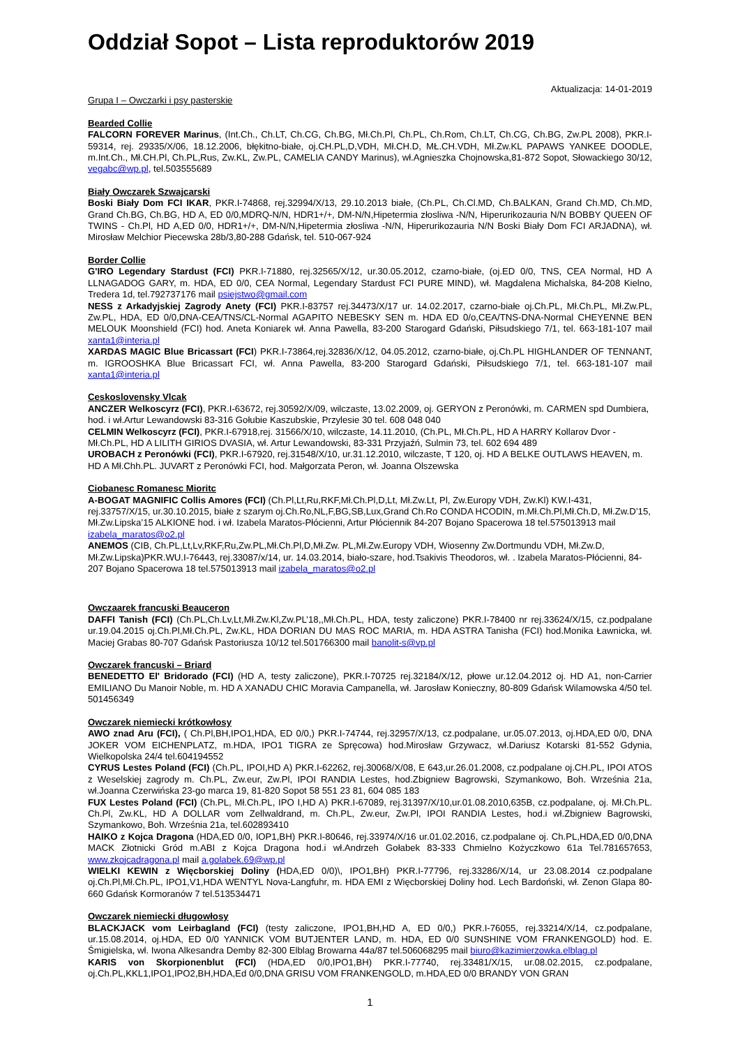Oddział Sopot – Lista reproduktorów 2019
Aktualizacja: 14-01-2019
Grupa I – Owczarki i psy pasterskie
Bearded Collie
FALCORN FOREVER Marinus, (Int.Ch., Ch.LT, Ch.CG, Ch.BG, Mł.Ch.Pl, Ch.PL, Ch.Rom, Ch.LT, Ch.CG, Ch.BG, Zw.PL 2008), PKR.I-59314, rej. 29335/X/06, 18.12.2006, błękitno-białe, oj.CH.PL,D,VDH, Mł.CH.D, MŁ.CH.VDH, Mł.Zw.KL PAPAWS YANKEE DOODLE, m.Int.Ch., Mł.CH.Pl, Ch.PL,Rus, Zw.KL, Zw.PL, CAMELIA CANDY Marinus), wł.Agnieszka Chojnowska,81-872 Sopot, Słowackiego 30/12, vegabc@wp.pl, tel.503555689
Biały Owczarek Szwajcarski
Boski Biały Dom FCI IKAR, PKR.I-74868, rej.32994/X/13, 29.10.2013 białe, (Ch.PL, Ch.Cl.MD, Ch.BALKAN, Grand Ch.MD, Ch.MD, Grand Ch.BG, Ch.BG, HD A, ED 0/0,MDRQ-N/N, HDR1+/+, DM-N/N,Hipetermia złosliwa -N/N, Hiperurikozauria N/N BOBBY QUEEN OF TWINS - Ch.Pl, HD A,ED 0/0, HDR1+/+, DM-N/N,Hipetermia złosliwa -N/N, Hiperurikozauria N/N Boski Biały Dom FCI ARJADNA), wł. Mirosław Melchior Piecewska 28b/3,80-288 Gdańsk, tel. 510-067-924
Border Collie
G'IRO Legendary Stardust (FCI) PKR.I-71880, rej.32565/X/12, ur.30.05.2012, czarno-białe, (oj.ED 0/0, TNS, CEA Normal, HD A LLNAGADOG GARY, m. HDA, ED 0/0, CEA Normal, Legendary Stardust FCI PURE MIND), wł. Magdalena Michalska, 84-208 Kielno, Tredera 1d, tel.792737176 mail psiejstwo@gmail.com
NESS z Arkadyjskiej Zagrody Anety (FCI) PKR.I-83757 rej.34473/X/17 ur. 14.02.2017, czarno-białe oj.Ch.PL, Mł.Ch.PL, Mł.Zw.PL, Zw.PL, HDA, ED 0/0,DNA-CEA/TNS/CL-Normal AGAPITO NEBESKY SEN m. HDA ED 0/o,CEA/TNS-DNA-Normal CHEYENNE BEN MELOUK Moonshield (FCI) hod. Aneta Koniarek wł. Anna Pawella, 83-200 Starogard Gdański, Piłsudskiego 7/1, tel. 663-181-107 mail xanta1@interia.pl
XARDAS MAGIC Blue Bricassart (FCI) PKR.I-73864,rej.32836/X/12, 04.05.2012, czarno-białe, oj.Ch.PL HIGHLANDER OF TENNANT, m. IGROOSHKA Blue Bricassart FCI, wł. Anna Pawella, 83-200 Starogard Gdański, Piłsudskiego 7/1, tel. 663-181-107 mail xanta1@interia.pl
Ceskoslovensky Vlcak
ANCZER Welkoscyrz (FCI), PKR.I-63672, rej.30592/X/09, wilczaste, 13.02.2009, oj. GERYON z Peronówki, m. CARMEN spd Dumbiera, hod. i wł.Artur Lewandowski 83-316 Gołubie Kaszubskie, Przylesie 30 tel. 608 048 040
CELMIN Welkoscyrz (FCI), PKR.I-67918,rej. 31566/X/10, wilczaste, 14.11.2010, (Ch.PL, Mł.Ch.PL, HD A HARRY Kollarov Dvor - Mł.Ch.PL, HD A LILITH GIRIOS DVASIA, wł. Artur Lewandowski, 83-331 Przyjaźń, Sulmin 73, tel. 602 694 489
UROBACH z Peronówki (FCI), PKR.I-67920, rej.31548/X/10, ur.31.12.2010, wilczaste, T 120, oj. HD A BELKE OUTLAWS HEAVEN, m. HD A Mł.Chh.PL. JUVART z Peronówki FCI, hod. Małgorzata Peron, wł. Joanna Olszewska
Ciobanesc Romanesc Mioritc
A-BOGAT MAGNIFIC Collis Amores (FCI) (Ch.Pl,Lt,Ru,RKF,Mł.Ch.Pl,D,Lt, Mł.Zw.Lt, Pl, Zw.Europy VDH, Zw.Kl) KW.I-431, rej.33757/X/15, ur.30.10.2015, białe z szarym oj.Ch.Ro,NL,F,BG,SB,Lux,Grand Ch.Ro CONDA HCODIN, m.Mł.Ch.Pl,Mł.Ch.D, Mł.Zw.D’15, Mł.Zw.Lipska’15 ALKIONE hod. i wł. Izabela Maratos-Płócienni, Artur Płóciennik 84-207 Bojano Spacerowa 18 tel.575013913 mail izabela_maratos@o2.pl
ANEMOS (CIB, Ch.PL,Lt,Lv,RKF,Ru,Zw.PL,Mł.Ch.Pl,D,Mł.Zw. PL,Mł.Zw.Europy VDH, Wiosenny Zw.Dortmundu VDH, Mł.Zw.D, Mł.Zw.Lipska)PKR.WU.I-76443, rej.33087/x/14, ur. 14.03.2014, biało-szare, hod.Tsakivis Theodoros, wł. . Izabela Maratos-Płócienni, 84-207 Bojano Spacerowa 18 tel.575013913 mail izabela_maratos@o2.pl
Owczaarek francuski Beauceron
DAFFI Tanish (FCI) (Ch.PL,Ch.Lv,Lt,Mł.Zw.Kl,Zw.PL’18,,Mł.Ch.PL, HDA, testy zaliczone) PKR.I-78400 nr rej.33624/X/15, cz.podpalane ur.19.04.2015 oj.Ch.Pl,Mł.Ch.PL, Zw.KL, HDA DORIAN DU MAS ROC MARIA, m. HDA ASTRA Tanisha (FCI) hod.Monika Ławnicka, wł. Maciej Grabas 80-707 Gdańsk Pastoriusza 10/12 tel.501766300 mail banolit-s@vp.pl
Owczarek francuski – Briard
BENEDETTO El' Bridorado (FCI) (HD A, testy zaliczone), PKR.I-70725 rej.32184/X/12, płowe ur.12.04.2012 oj. HD A1, non-Carrier EMILIANO Du Manoir Noble, m. HD A XANADU CHIC Moravia Campanella, wł. Jarosław Konieczny, 80-809 Gdańsk Wilamowska 4/50 tel. 501456349
Owczarek niemiecki krótkowłosy
AWO znad Aru (FCI), ( Ch.Pl,BH,IPO1,HDA, ED 0/0,) PKR.I-74744, rej.32957/X/13, cz.podpalane, ur.05.07.2013, oj.HDA,ED 0/0, DNA JOKER VOM EICHENPLATZ, m.HDA, IPO1 TIGRA ze Spręcowa) hod.Mirosław Grzywacz, wł.Dariusz Kotarski 81-552 Gdynia, Wielkopolska 24/4 tel.604194552
CYRUS Lestes Poland (FCI) (Ch.PL, IPOI,HD A) PKR.I-62262, rej.30068/X/08, E 643,ur.26.01.2008, cz.podpalane oj.CH.PL, IPOI ATOS z Weselskiej zagrody m. Ch.PL, Zw.eur, Zw.Pl, IPOI RANDIA Lestes, hod.Zbigniew Bagrowski, Szymankowo, Boh. Września 21a, wł.Joanna Czerwińska 23-go marca 19, 81-820 Sopot 58 551 23 81, 604 085 183
FUX Lestes Poland (FCI) (Ch.PL, Mł.Ch.PL, IPO I,HD A) PKR.I-67089, rej.31397/X/10,ur.01.08.2010,635B, cz.podpalane, oj. Mł.Ch.PL. Ch.Pl, Zw.KL, HD A DOLLAR vom Zellwaldrand, m. Ch.PL, Zw.eur, Zw.Pl, IPOI RANDIA Lestes, hod.i wł.Zbigniew Bagrowski, Szymankowo, Boh. Września 21a, tel.602893410
HAIKO z Kojca Dragona (HDA,ED 0/0, IOP1,BH) PKR.I-80646, rej.33974/X/16 ur.01.02.2016, cz.podpalane oj. Ch.PL,HDA,ED 0/0,DNA MACK Złotnicki Gród m.ABI z Kojca Dragona hod.i wł.Andrzeh Gołabek 83-333 Chmielno Kożyczkowo 61a Tel.781657653, www.zkojcadragona.pl mail a.golabek.69@wp.pl
WIELKI KEWIN z Więcborskiej Doliny (HDA,ED 0/0)\, IPO1,BH) PKR.I-77796, rej.33286/X/14, ur 23.08.2014 cz.podpalane oj.Ch.Pl,Mł.Ch.PL, IPO1,V1,HDA WENTYL Nova-Langfuhr, m. HDA EMI z Więcborskiej Doliny hod. Lech Bardoński, wł. Zenon Glapa 80-660 Gdańsk Kormoranów 7 tel.513534471
Owczarek niemiecki długowłosy
BLACKJACK vom Leirbagland (FCI) (testy zaliczone, IPO1,BH,HD A, ED 0/0,) PKR.I-76055, rej.33214/X/14, cz.podpalane, ur.15.08.2014, oj.HDA, ED 0/0 YANNICK VOM BUTJENTER LAND, m. HDA, ED 0/0 SUNSHINE VOM FRANKENGOLD) hod. E. Śmigielska, wł. Iwona Alkesandra Demby 82-300 Elblag Browarna 44a/87 tel.506068295 mail biuro@kazimierzowka.elblag.pl
KARIS von Skorpionenblut (FCI) (HDA,ED 0/0,IPO1,BH) PKR.I-77740, rej.33481/X/15, ur.08.02.2015, cz.podpalane, oj.Ch.PL,KKL1,IPO1,IPO2,BH,HDA,Ed 0/0,DNA GRISU VOM FRANKENGOLD, m.HDA,ED 0/0 BRANDY VON GRAN
1